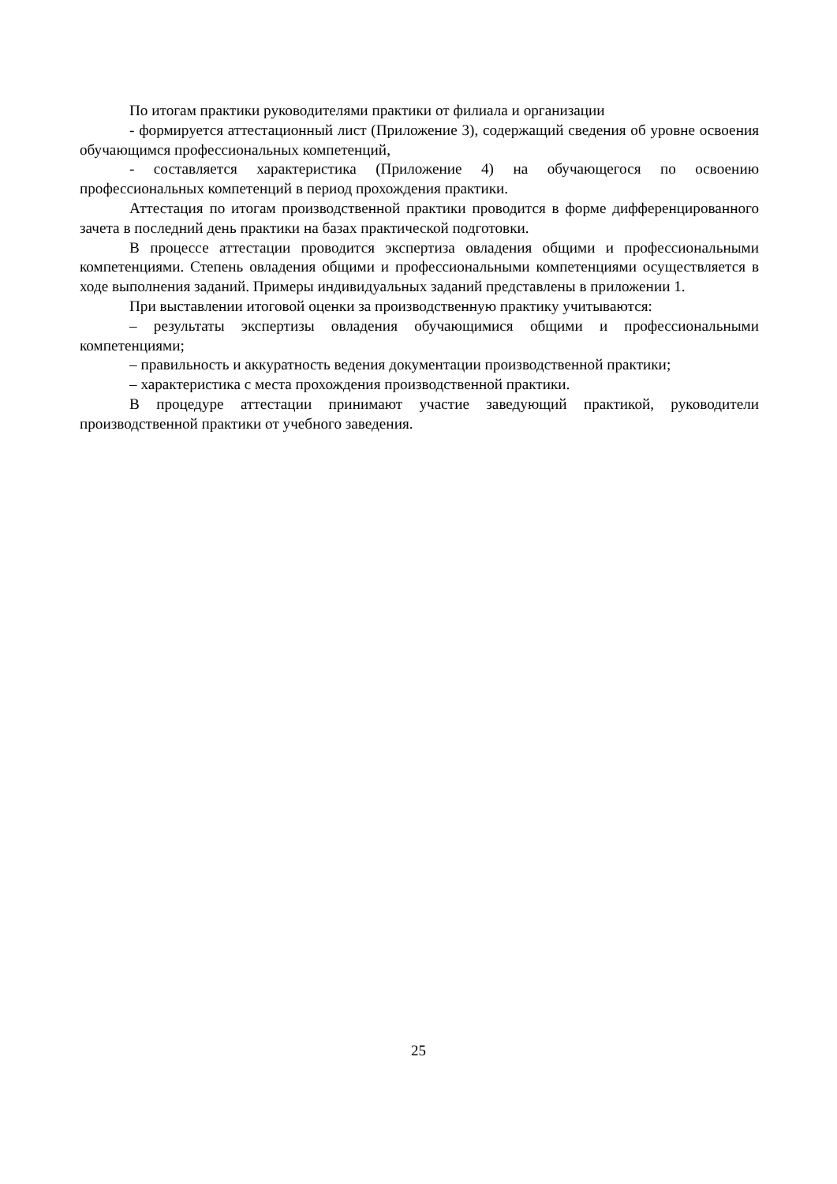По итогам практики руководителями практики от филиала и организации
- формируется аттестационный лист (Приложение 3), содержащий сведения об уровне освоения обучающимся профессиональных компетенций,
- составляется характеристика (Приложение 4) на обучающегося по освоению профессиональных компетенций в период прохождения практики.
Аттестация по итогам производственной практики проводится в форме дифференцированного зачета в последний день практики на базах практической подготовки.
В процессе аттестации проводится экспертиза овладения общими и профессиональными компетенциями. Степень овладения общими и профессиональными компетенциями осуществляется в ходе выполнения заданий. Примеры индивидуальных заданий представлены в приложении 1.
При выставлении итоговой оценки за производственную практику учитываются:
– результаты экспертизы овладения обучающимися общими и профессиональными компетенциями;
– правильность и аккуратность ведения документации производственной практики;
– характеристика с места прохождения производственной практики.
В процедуре аттестации принимают участие заведующий практикой, руководители производственной практики от учебного заведения.
25